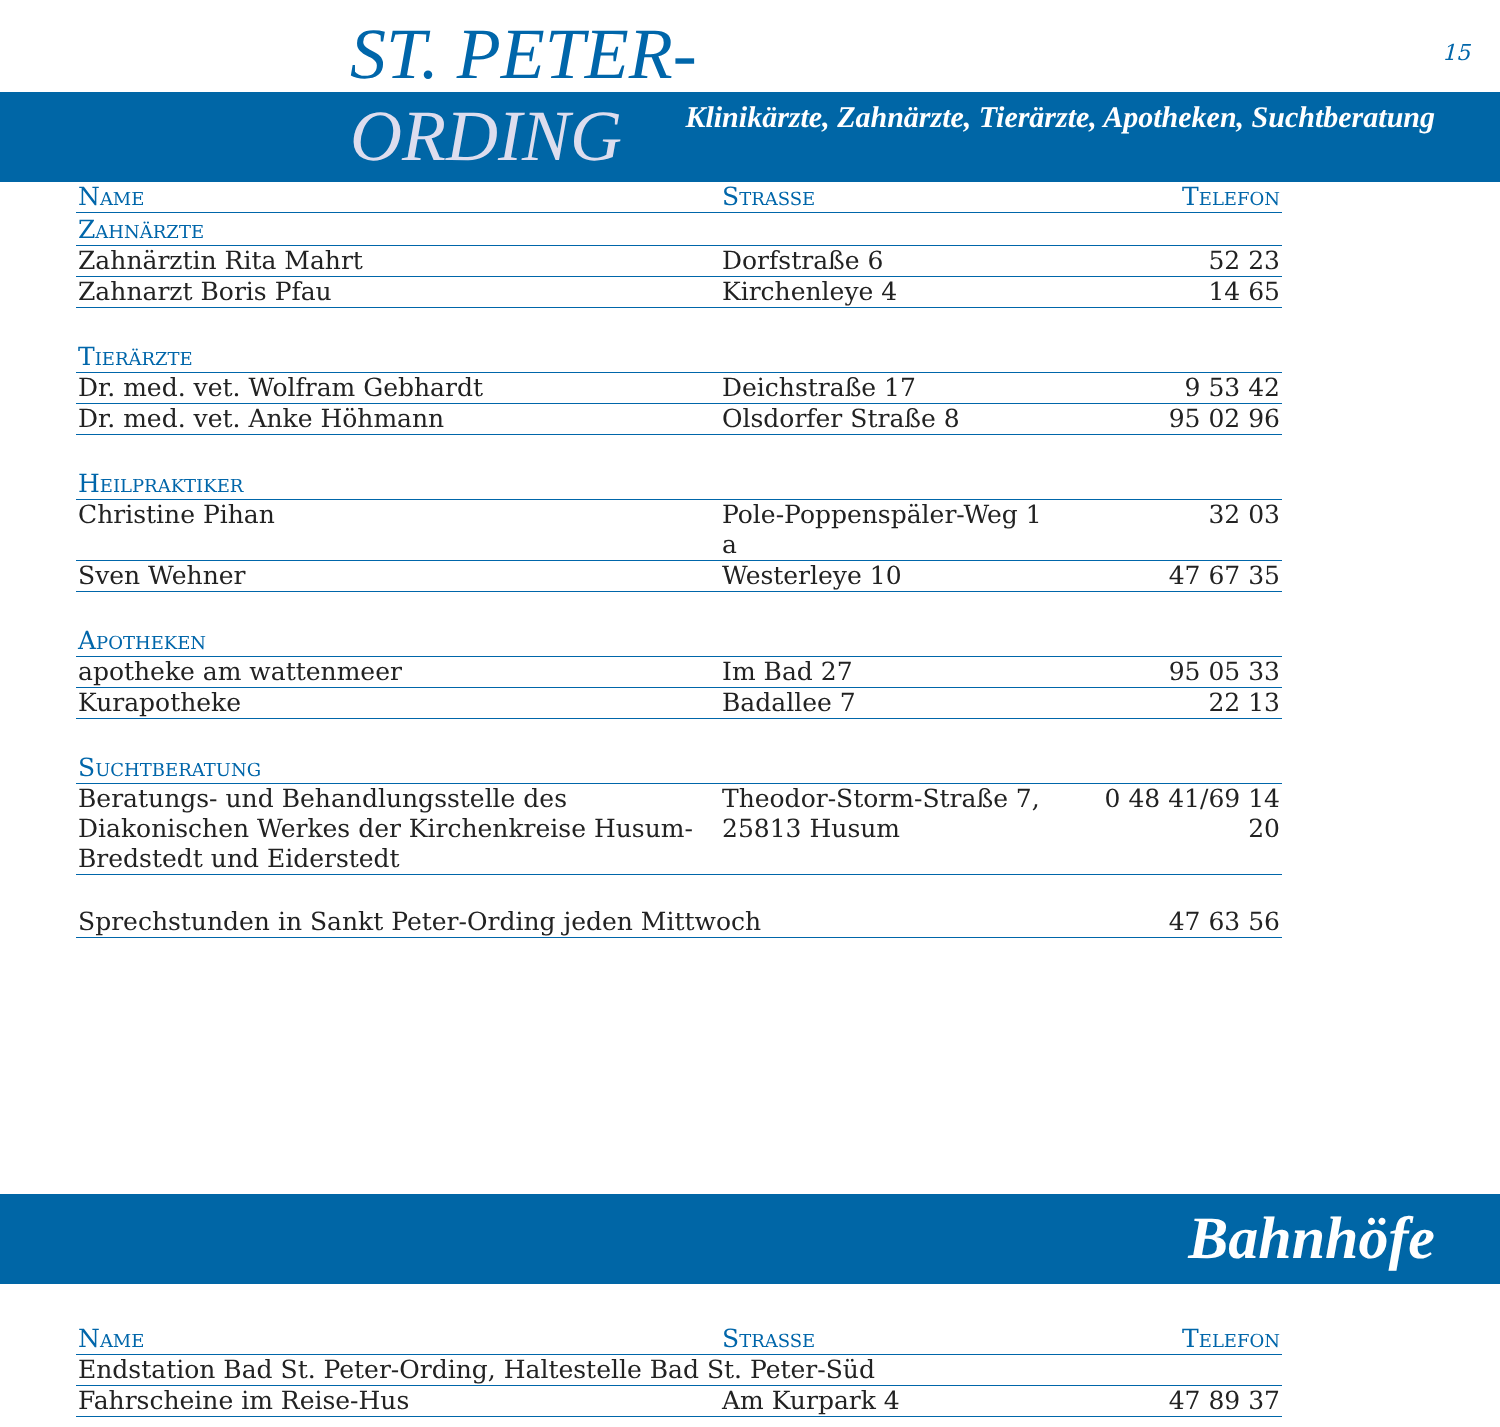ST. PETER- 15
ORDING
Klinikärzte, Zahnärzte, Tierärzte, Apotheken, Suchtberatung
| Name | Strasse | Telefon |
| --- | --- | --- |
| Zahnärzte | | |
| Zahnärztin Rita Mahrt | Dorfstraße 6 | 52 23 |
| Zahnarzt Boris Pfau | Kirchenleye 4 | 14 65 |
| Tierärzte | | |
| Dr. med. vet. Wolfram Gebhardt | Deichstraße 17 | 9 53 42 |
| Dr. med. vet. Anke Höhmann | Olsdorfer Straße 8 | 95 02 96 |
| Heilpraktiker | | |
| Christine Pihan | Pole-Poppenspäler-Weg 1 a | 32 03 |
| Sven Wehner | Westerleye 10 | 47 67 35 |
| Apotheken | | |
| apotheke am wattenmeer | Im Bad 27 | 95 05 33 |
| Kurapotheke | Badallee 7 | 22 13 |
| Suchtberatung | | |
| Beratungs- und Behandlungsstelle des Diakonischen Werkes der Kirchenkreise Husum-Bredstedt und Eiderstedt | Theodor-Storm-Straße 7, 25813 Husum | 0 48 41/69 14 20 |
| Sprechstunden in Sankt Peter-Ording jeden Mittwoch | | 47 63 56 |
Bahnhöfe
| Name | Strasse | Telefon |
| --- | --- | --- |
| Endstation Bad St. Peter-Ording, Haltestelle Bad St. Peter-Süd | | |
| Fahrscheine im Reise-Hus | Am Kurpark 4 | 47 89 37 |